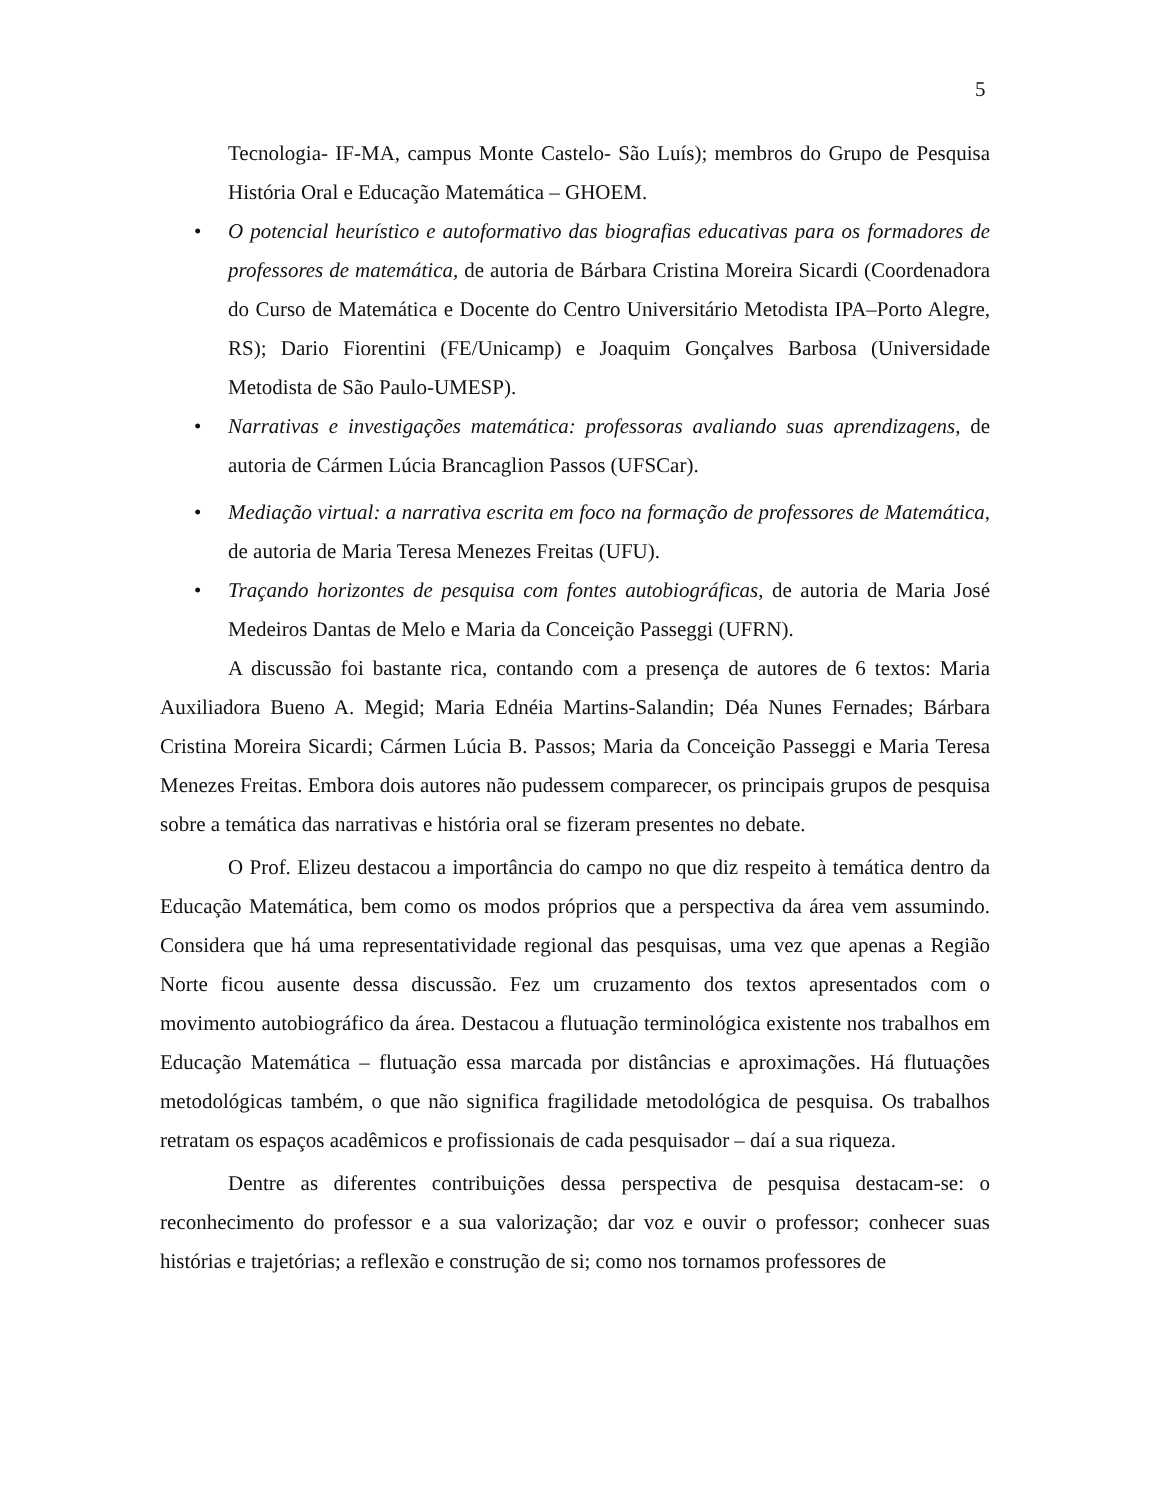5
Tecnologia- IF-MA, campus Monte Castelo- São Luís); membros do Grupo de Pesquisa História Oral e Educação Matemática – GHOEM.
• O potencial heurístico e autoformativo das biografias educativas para os formadores de professores de matemática, de autoria de Bárbara Cristina Moreira Sicardi (Coordenadora do Curso de Matemática e Docente do Centro Universitário Metodista IPA–Porto Alegre, RS); Dario Fiorentini (FE/Unicamp) e Joaquim Gonçalves Barbosa (Universidade Metodista de São Paulo-UMESP).
• Narrativas e investigações matemática: professoras avaliando suas aprendizagens, de autoria de Cármen Lúcia Brancaglion Passos (UFSCar).
• Mediação virtual: a narrativa escrita em foco na formação de professores de Matemática, de autoria de Maria Teresa Menezes Freitas (UFU).
• Traçando horizontes de pesquisa com fontes autobiográficas, de autoria de Maria José Medeiros Dantas de Melo e Maria da Conceição Passeggi (UFRN).
A discussão foi bastante rica, contando com a presença de autores de 6 textos: Maria Auxiliadora Bueno A. Megid; Maria Ednéia Martins-Salandin; Déa Nunes Fernades; Bárbara Cristina Moreira Sicardi; Cármen Lúcia B. Passos; Maria da Conceição Passeggi e Maria Teresa Menezes Freitas. Embora dois autores não pudessem comparecer, os principais grupos de pesquisa sobre a temática das narrativas e história oral se fizeram presentes no debate.
O Prof. Elizeu destacou a importância do campo no que diz respeito à temática dentro da Educação Matemática, bem como os modos próprios que a perspectiva da área vem assumindo. Considera que há uma representatividade regional das pesquisas, uma vez que apenas a Região Norte ficou ausente dessa discussão. Fez um cruzamento dos textos apresentados com o movimento autobiográfico da área. Destacou a flutuação terminológica existente nos trabalhos em Educação Matemática – flutuação essa marcada por distâncias e aproximações. Há flutuações metodológicas também, o que não significa fragilidade metodológica de pesquisa. Os trabalhos retratam os espaços acadêmicos e profissionais de cada pesquisador – daí a sua riqueza.
Dentre as diferentes contribuições dessa perspectiva de pesquisa destacam-se: o reconhecimento do professor e a sua valorização; dar voz e ouvir o professor; conhecer suas histórias e trajetórias; a reflexão e construção de si; como nos tornamos professores de